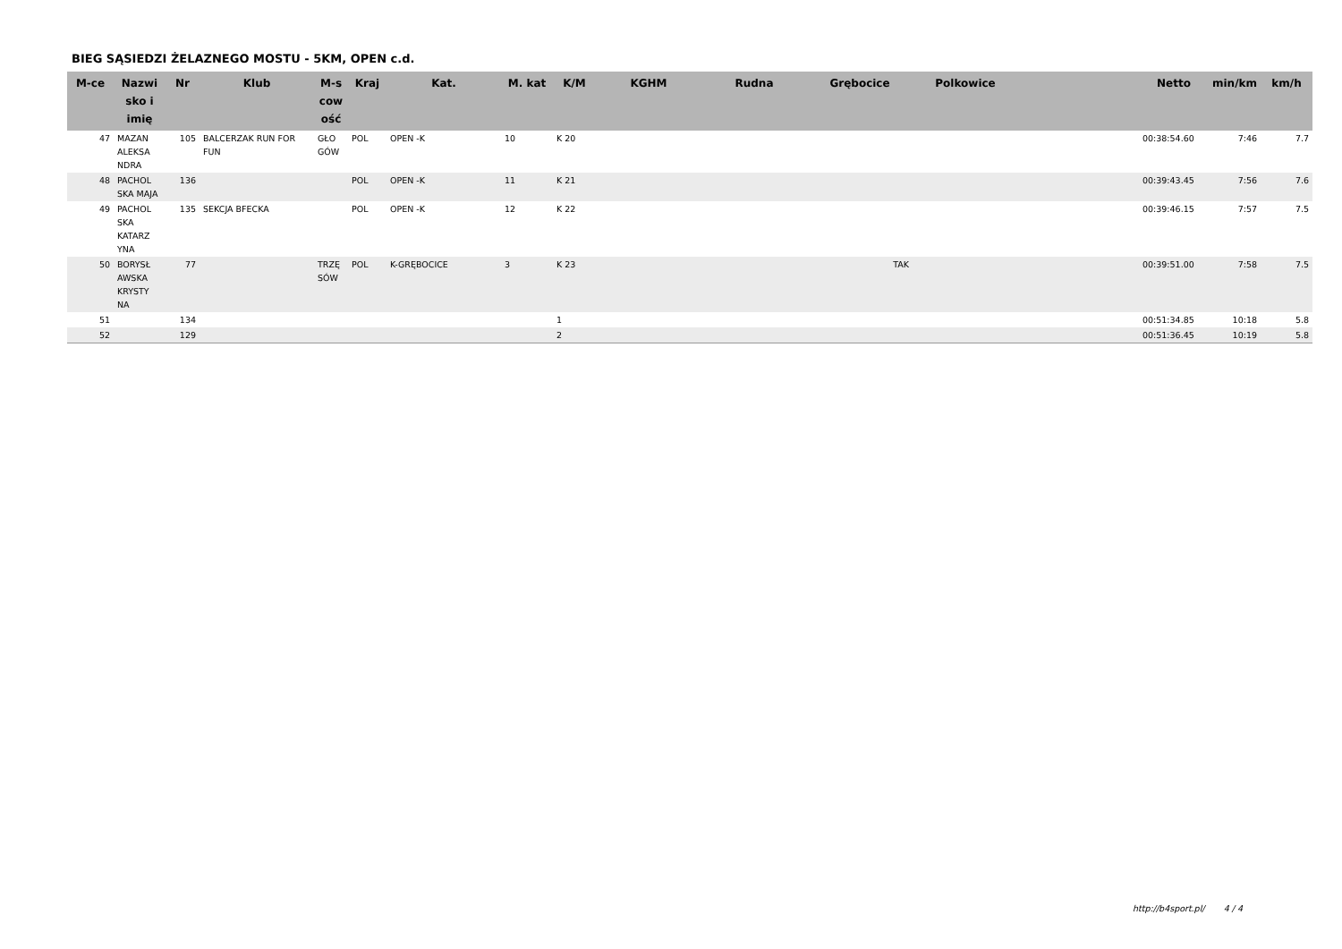BIEG SĄSIEDZI ŻELAZNEGO MOSTU - 5KM, OPEN c.d.
| M-ce | Nazwi sko i imię | Nr | Klub | M-s cow ość | Kraj | Kat. | M. kat | K/M | KGHM | Rudna | Grębocice | Polkowice | | Netto | min/km | km/h |
| --- | --- | --- | --- | --- | --- | --- | --- | --- | --- | --- | --- | --- | --- | --- | --- | --- |
| 47 | MAZAN ALEKSA NDRA | 105 | BALCERZAK RUN FOR FUN | GŁO GÓW | POL | OPEN -K | 10 | K 20 | | | | | | 00:38:54.60 | 7:46 | 7.7 |
| 48 | PACHOL SKA MAJA | 136 | | | POL | OPEN -K | 11 | K 21 | | | | | | 00:39:43.45 | 7:56 | 7.6 |
| 49 | PACHOL SKA KATARZ YNA | 135 | SEKCJA BFECKA | | POL | OPEN -K | 12 | K 22 | | | | | | 00:39:46.15 | 7:57 | 7.5 |
| 50 | BORYSŁ AWSKA KRYSTY NA | 77 | | TRZĘ SÓW | POL | K-GRĘBOCICE | 3 | K 23 | | | TAK | | | 00:39:51.00 | 7:58 | 7.5 |
| 51 | | 134 | | | | | | 1 | | | | | | 00:51:34.85 | 10:18 | 5.8 |
| 52 | | 129 | | | | | | 2 | | | | | | 00:51:36.45 | 10:19 | 5.8 |
http://b4sport.pl/ 4 / 4